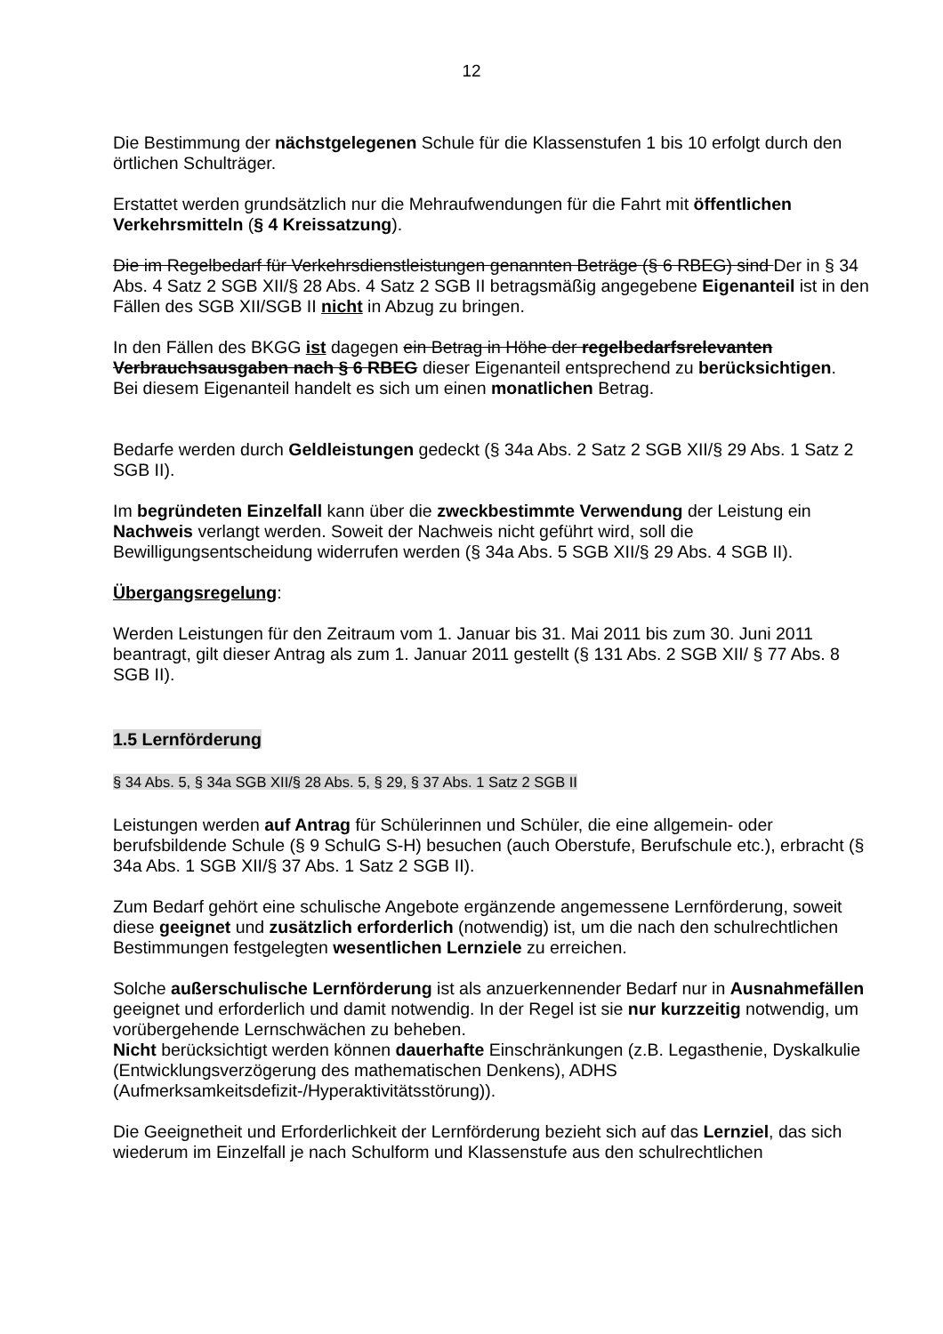12
Die Bestimmung der nächstgelegenen Schule für die Klassenstufen 1 bis 10 erfolgt durch den örtlichen Schulträger.
Erstattet werden grundsätzlich nur die Mehraufwendungen für die Fahrt mit öffentlichen Verkehrsmitteln (§ 4 Kreissatzung).
Die im Regelbedarf für Verkehrsdienstleistungen genannten Beträge (§ 6 RBEG) sind Der in § 34 Abs. 4 Satz 2 SGB XII/§ 28 Abs. 4 Satz 2 SGB II betragsmäßig angegebene Eigenanteil ist in den Fällen des SGB XII/SGB II nicht in Abzug zu bringen.
In den Fällen des BKGG ist dagegen ein Betrag in Höhe der regelbedarfsrelevanten Verbrauchsausgaben nach § 6 RBEG dieser Eigenanteil entsprechend zu berücksichtigen.
Bei diesem Eigenanteil handelt es sich um einen monatlichen Betrag.
Bedarfe werden durch Geldleistungen gedeckt (§ 34a Abs. 2 Satz 2 SGB XII/§ 29 Abs. 1 Satz 2 SGB II).
Im begründeten Einzelfall kann über die zweckbestimmte Verwendung der Leistung ein Nachweis verlangt werden. Soweit der Nachweis nicht geführt wird, soll die Bewilligungsentscheidung widerrufen werden (§ 34a Abs. 5 SGB XII/§ 29 Abs. 4 SGB II).
Übergangsregelung:
Werden Leistungen für den Zeitraum vom 1. Januar bis 31. Mai 2011 bis zum 30. Juni 2011 beantragt, gilt dieser Antrag als zum 1. Januar 2011 gestellt (§ 131 Abs. 2 SGB XII/ § 77 Abs. 8 SGB II).
1.5 Lernförderung
§ 34 Abs. 5, § 34a SGB XII/§ 28 Abs. 5, § 29, § 37 Abs. 1 Satz 2 SGB II
Leistungen werden auf Antrag für Schülerinnen und Schüler, die eine allgemein- oder berufsbildende Schule (§ 9 SchulG S-H) besuchen (auch Oberstufe, Berufschule etc.), erbracht (§ 34a Abs. 1 SGB XII/§ 37 Abs. 1 Satz 2 SGB II).
Zum Bedarf gehört eine schulische Angebote ergänzende angemessene Lernförderung, soweit diese geeignet und zusätzlich erforderlich (notwendig) ist, um die nach den schulrechtlichen Bestimmungen festgelegten wesentlichen Lernziele zu erreichen.
Solche außerschulische Lernförderung ist als anzuerkennender Bedarf nur in Ausnahmefällen geeignet und erforderlich und damit notwendig. In der Regel ist sie nur kurzzeitig notwendig, um vorübergehende Lernschwächen zu beheben.
Nicht berücksichtigt werden können dauerhafte Einschränkungen (z.B. Legasthenie, Dyskalkulie (Entwicklungsverzögerung des mathematischen Denkens), ADHS (Aufmerksamkeitsdefizit-/Hyperaktivitätsstörung)).
Die Geeignetheit und Erforderlichkeit der Lernförderung bezieht sich auf das Lernziel, das sich wiederum im Einzelfall je nach Schulform und Klassenstufe aus den schulrechtlichen